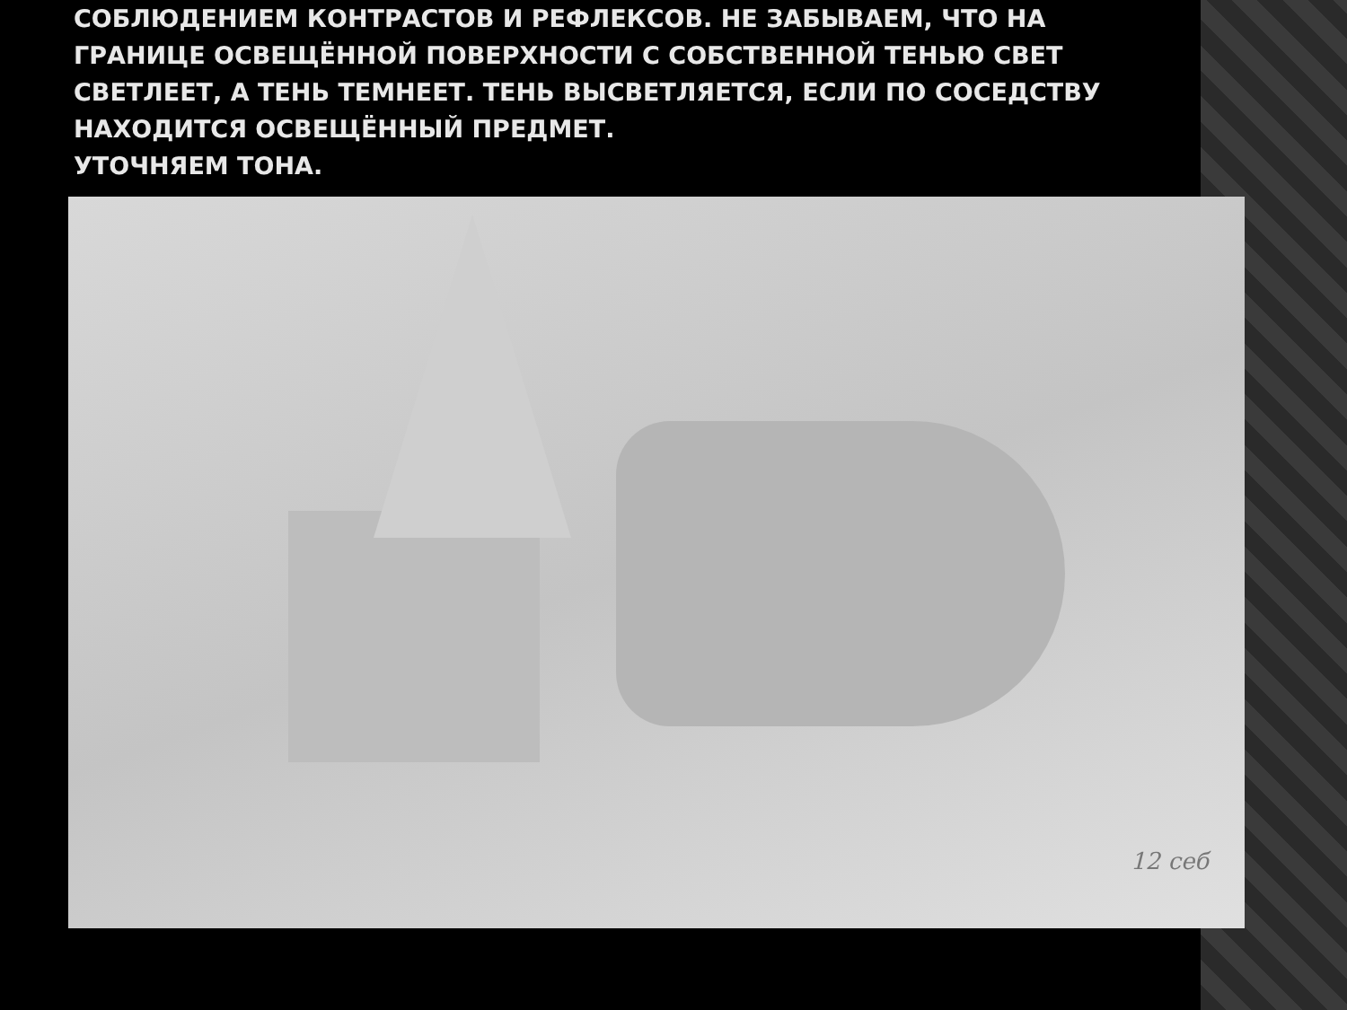СОБЛЮДЕНИЕМ КОНТРАСТОВ И РЕФЛЕКСОВ. НЕ ЗАБЫВАЕМ, ЧТО НА ГРАНИЦЕ ОСВЕЩЁННОЙ ПОВЕРХНОСТИ С СОБСТВЕННОЙ ТЕНЬЮ СВЕТ СВЕТЛЕЕТ, А ТЕНЬ ТЕМНЕЕТ. ТЕНЬ ВЫСВЕТЛЯЕТСЯ, ЕСЛИ ПО СОСЕДСТВУ НАХОДИТСЯ ОСВЕЩЁННЫЙ ПРЕДМЕТ.
УТОЧНЯЕМ ТОНА.
12 себ